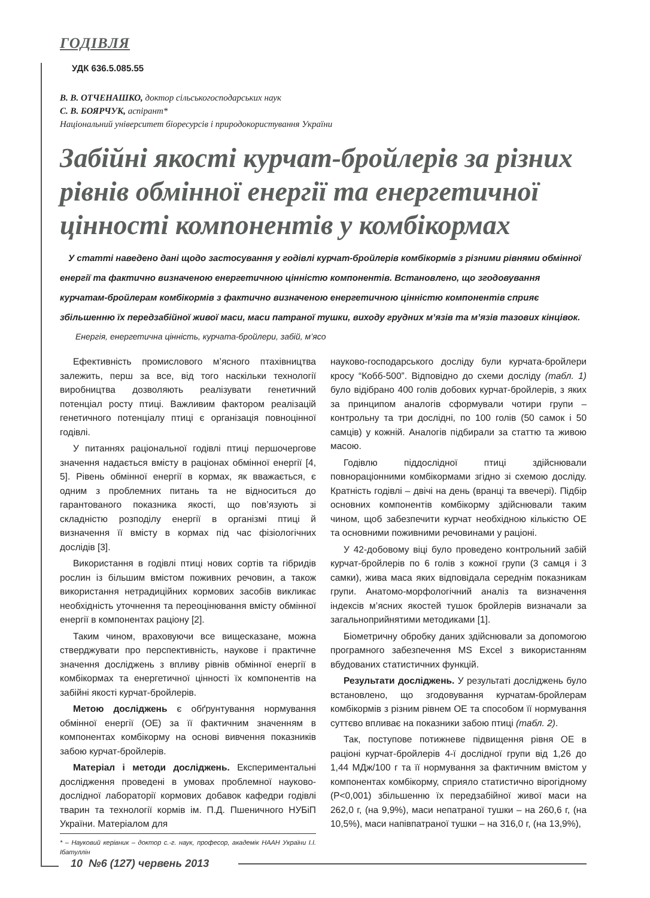ГОДІВЛЯ
УДК 636.5.085.55
В. В. ОТЧЕНАШКО, доктор сільськогосподарських наук
С. В. БОЯРЧУК, аспірант*
Національний університет біоресурсів і природокористування України
Забійні якості курчат-бройлерів за різних рівнів обмінної енергії та енергетичної цінності компонентів у комбікормах
У статті наведено дані щодо застосування у годівлі курчат-бройлерів комбікормів з різними рівнями обмінної енергії та фактично визначеною енергетичною цінністю компонентів. Встановлено, що згодовування курчатам-бройлерам комбікормів з фактично визначеною енергетичною цінністю компонентів сприяє збільшенню їх передзабійної живої маси, маси патраної тушки, виходу грудних м’язів та м’язів тазових кінцівок.
Енергія, енергетична цінність, курчата-бройлери, забій, м’ясо
Ефективність промислового м’ясного птахівництва залежить, перш за все, від того наскільки технології виробництва дозволяють реалізувати генетичний потенціал росту птиці. Важливим фактором реалізацій генетичного потенціалу птиці є організація повноцінної годівлі.
У питаннях раціональної годівлі птиці першочергове значення надається вмісту в раціонах обмінної енергії [4, 5]. Рівень обмінної енергії в кормах, як вважається, є одним з проблемних питань та не відноситься до гарантованого показника якості, що пов’язують зі складністю розподілу енергії в організмі птиці й визначення її вмісту в кормах під час фізіологічних дослідів [3].
Використання в годівлі птиці нових сортів та гібридів рослин із більшим вмістом поживних речовин, а також використання нетрадиційних кормових засобів викликає необхідність уточнення та переоцінювання вмісту обмінної енергії в компонентах раціону [2].
Таким чином, враховуючи все вищесказане, можна стверджувати про перспективність, наукове і практичне значення досліджень з впливу рівнів обмінної енергії в комбікормах та енергетичної цінності їх компонентів на забійні якості курчат-бройлерів.
Метою досліджень є обґрунтування нормування обмінної енергії (ОЕ) за її фактичним значенням в компонентах комбікорму на основі вивчення показників забою курчат-бройлерів.
Матеріал і методи досліджень. Експериментальні дослідження проведені в умовах проблемної науково-дослідної лабораторії кормових добавок кафедри годівлі тварин та технології кормів ім. П.Д. Пшеничного НУБіП України. Матеріалом для
* – Науковий керівник – доктор с.-г. наук, професор, академік НААН України І.І. Ібатуллін
науково-господарського досліду були курчата-бройлери кросу “Кобб-500”. Відповідно до схеми досліду (табл. 1) було відібрано 400 голів добових курчат-бройлерів, з яких за принципом аналогів сформували чотири групи – контрольну та три дослідні, по 100 голів (50 самок і 50 самців) у кожній. Аналогів підбирали за статтю та живою масою.
Годівлю піддослідної птиці здійснювали повнораціонними комбікормами згідно зі схемою досліду. Кратність годівлі – двічі на день (вранці та ввечері). Підбір основних компонентів комбікорму здійснювали таким чином, щоб забезпечити курчат необхідною кількістю ОЕ та основними поживними речовинами у раціоні.
У 42-добовому віці було проведено контрольний забій курчат-бройлерів по 6 голів з кожної групи (3 самця і 3 самки), жива маса яких відповідала середнім показникам групи. Анатомо-морфологічний аналіз та визначення індексів м’ясних якостей тушок бройлерів визначали за загальноприйнятими методиками [1].
Біометричну обробку даних здійснювали за допомогою програмного забезпечення MS Excel з використанням вбудованих статистичних функцій.
Результати досліджень. У результаті досліджень було встановлено, що згодовування курчатам-бройлерам комбікормів з різним рівнем ОЕ та способом її нормування суттєво впливає на показники забою птиці (табл. 2).
Так, поступове потижневе підвищення рівня ОЕ в раціоні курчат-бройлерів 4-ї дослідної групи від 1,26 до 1,44 МДж/100 г та її нормування за фактичним вмістом у компонентах комбікорму, сприяло статистично вірогідному (P<0,001) збільшенню їх передзабійної живої маси на 262,0 г, (на 9,9%), маси непатраної тушки – на 260,6 г, (на 10,5%), маси напівпатраної тушки – на 316,0 г, (на 13,9%),
10 №6 (127) червень 2013